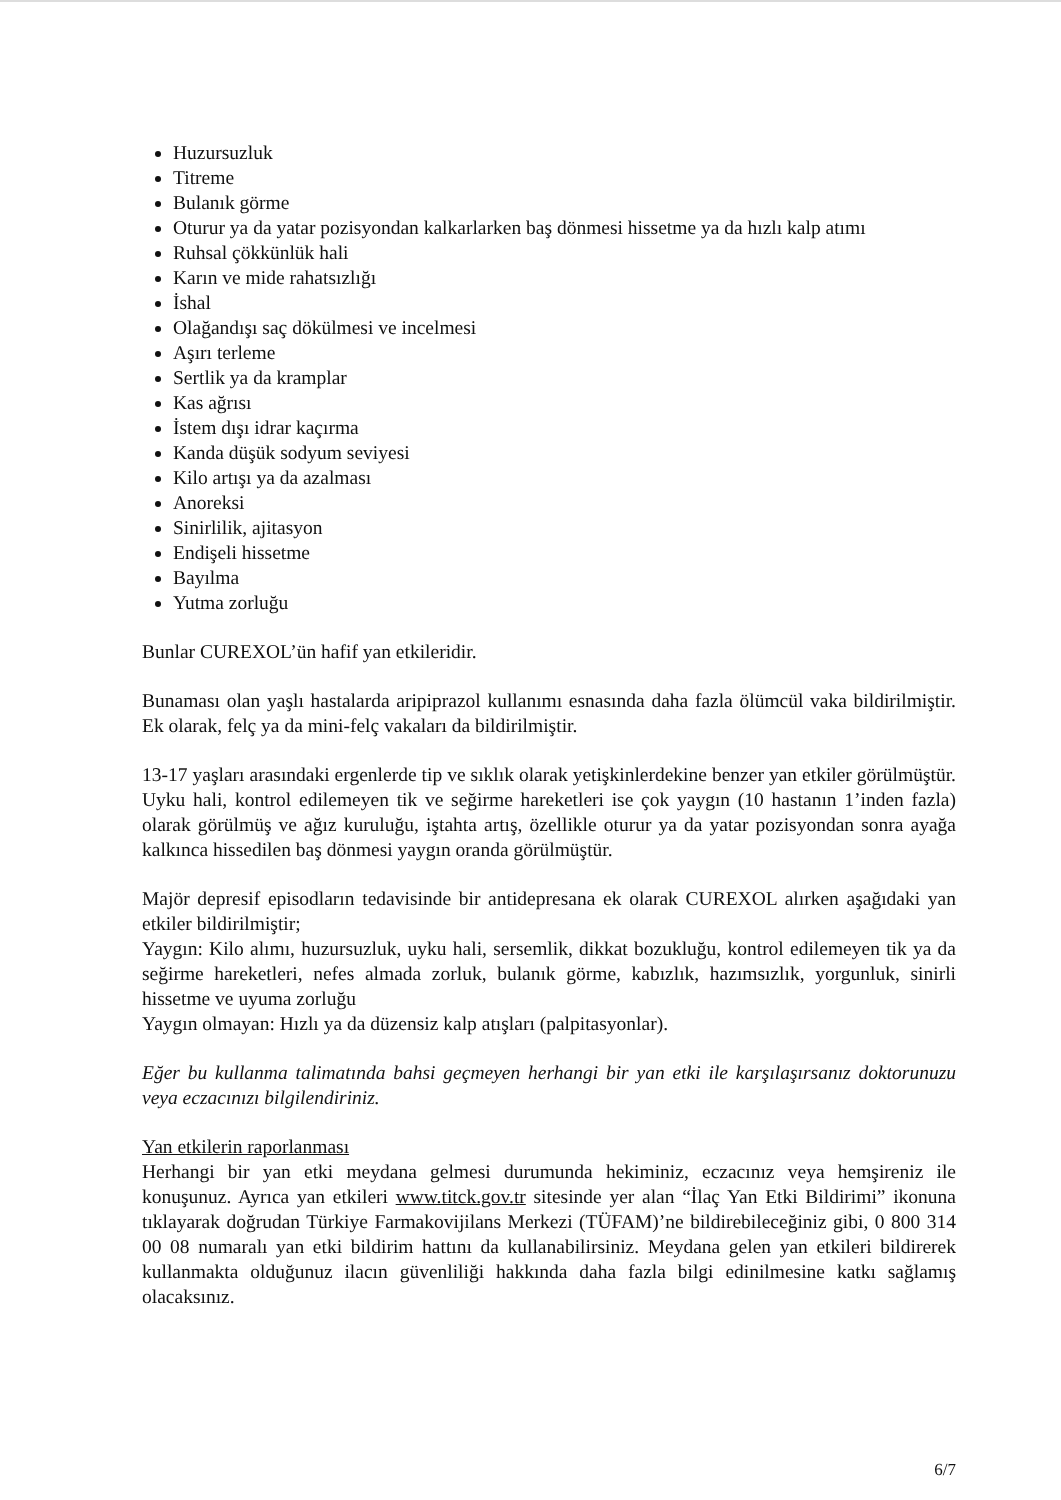Huzursuzluk
Titreme
Bulanık görme
Oturur ya da yatar pozisyondan kalkarlarken baş dönmesi hissetme ya da hızlı kalp atımı
Ruhsal çökkünlük hali
Karın ve mide rahatsızlığı
İshal
Olağandışı saç dökülmesi ve incelmesi
Aşırı terleme
Sertlik ya da kramplar
Kas ağrısı
İstem dışı idrar kaçırma
Kanda düşük sodyum seviyesi
Kilo artışı ya da azalması
Anoreksi
Sinirlilik, ajitasyon
Endişeli hissetme
Bayılma
Yutma zorluğu
Bunlar CUREXOL’ün hafif yan etkileridir.
Bunaması olan yaşlı hastalarda aripiprazol kullanımı esnasında daha fazla ölümcül vaka bildirilmiştir. Ek olarak, felç ya da mini-felç vakaları da bildirilmiştir.
13-17 yaşları arasındaki ergenlerde tip ve sıklık olarak yetişkinlerdekine benzer yan etkiler görülmüştür. Uyku hali, kontrol edilemeyen tik ve seğirme hareketleri ise çok yaygın (10 hastanın 1’inden fazla) olarak görülmüş ve ağız kuruluğu, iştahta artış, özellikle oturur ya da yatar pozisyondan sonra ayağa kalkınca hissedilen baş dönmesi yaygın oranda görülmüştür.
Majör depresif episodların tedavisinde bir antidepresana ek olarak CUREXOL alırken aşağıdaki yan etkiler bildirilmiştir;
Yaygın: Kilo alımı, huzursuzluk, uyku hali, sersemlik, dikkat bozukluğu, kontrol edilemeyen tik ya da seğirme hareketleri, nefes almada zorluk, bulanık görme, kabızlık, hazımsızlık, yorgunluk, sinirli hissetme ve uyuma zorluğu
Yaygın olmayan: Hızlı ya da düzensiz kalp atışları (palpitasyonlar).
Eğer bu kullanma talimatında bahsi geçmeyen herhangi bir yan etki ile karşılaşırsanız doktorunuzu veya eczacınızı bilgilendiriniz.
Yan etkilerin raporlanması
Herhangi bir yan etki meydana gelmesi durumunda hekiminiz, eczacınız veya hemşireniz ile konuşunuz. Ayrıca yan etkileri www.titck.gov.tr sitesinde yer alan “İlaç Yan Etki Bildirimi” ikonuna tıklayarak doğrudan Türkiye Farmakovijilans Merkezi (TÜFAM)’ne bildirebileceğiniz gibi, 0 800 314 00 08 numaralı yan etki bildirim hattını da kullanabilirsiniz. Meydana gelen yan etkileri bildirerek kullanmakta olduğunuz ilacın güvenliliği hakkında daha fazla bilgi edinilmesine katkı sağlamış olacaksınız.
6/7